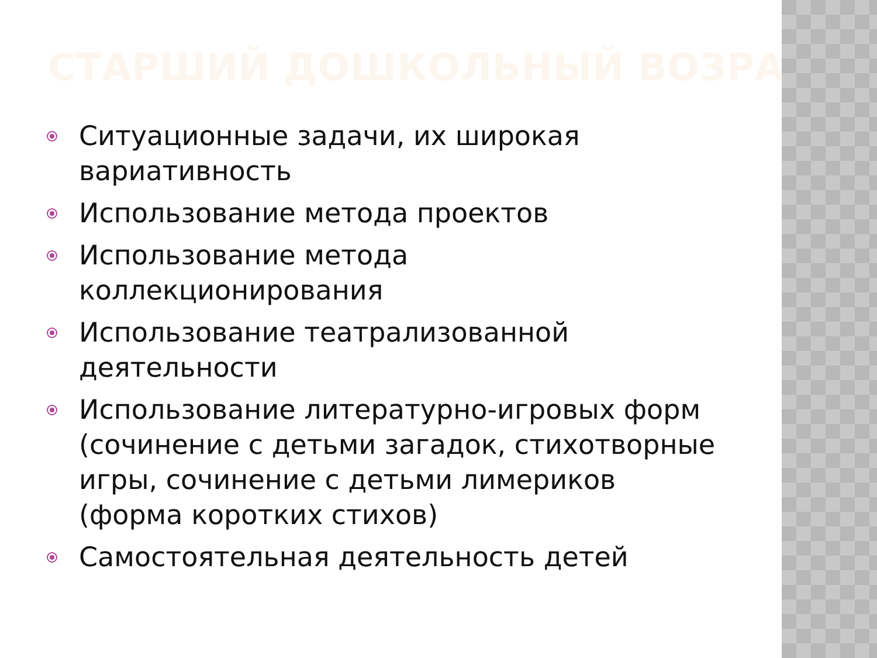СТАРШИЙ ДОШКОЛЬНЫЙ ВОЗРАСТ
Ситуационные задачи, их широкая вариативность
Использование метода проектов
Использование метода коллекционирования
Использование театрализованной деятельности
Использование литературно-игровых форм (сочинение с детьми загадок, стихотворные игры, сочинение с детьми лимериков (форма коротких стихов)
Самостоятельная деятельность детей